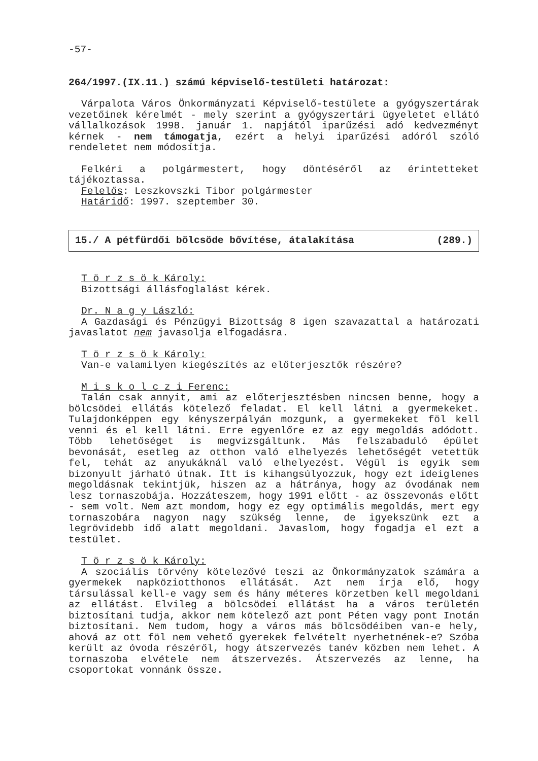-57-
264/1997.(IX.11.) számú képviselő-testületi határozat:
Várpalota Város Önkormányzati Képviselő-testülete a gyógyszertárak vezetőinek kérelmét - mely szerint a gyógyszertári ügyeletet ellátó vállalkozások 1998. január 1. napjától iparűzési adó kedvezményt kérnek - nem támogatja, ezért a helyi iparűzési adóról szóló rendeletet nem módosítja.
Felkéri a polgármestert, hogy döntéséről az érintetteket tájékoztassa.
Felelős: Leszkovszki Tibor polgármester
Határidő: 1997. szeptember 30.
15./ A pétfürdői bölcsöde bővítése, átalakítása (289.)
T ö r z s ö k Károly:
Bizottsági állásfoglalást kérek.
Dr. N a g y László:
A Gazdasági és Pénzügyi Bizottság 8 igen szavazattal a határozati javaslatot nem javasolja elfogadásra.
T ö r z s ö k Károly:
Van-e valamilyen kiegészítés az előterjesztők részére?
M i s k o l c z i Ferenc:
Talán csak annyit, ami az előterjesztésben nincsen benne, hogy a bölcsödei ellátás kötelező feladat. El kell látni a gyermekeket. Tulajdonképpen egy kényszerpályán mozgunk, a gyermekeket föl kell venni és el kell látni. Erre egyenlőre ez az egy megoldás adódott. Több lehetőséget is megvizsgáltunk. Más felszabaduló épület bevonását, esetleg az otthon való elhelyezés lehetőségét vetettük fel, tehát az anyukáknál való elhelyezést. Végül is egyik sem bizonyult járható útnak. Itt is kihangsúlyozzuk, hogy ezt ideiglenes megoldásnak tekintjük, hiszen az a hátránya, hogy az óvodának nem lesz tornaszobája. Hozzáteszem, hogy 1991 előtt - az összevonás előtt - sem volt. Nem azt mondom, hogy ez egy optimális megoldás, mert egy tornaszobára nagyon nagy szükség lenne, de igyekszünk ezt a legrövidebb idő alatt megoldani. Javaslom, hogy fogadja el ezt a testület.
T ö r z s ö k Károly:
A szociális törvény kötelezővé teszi az Önkormányzatok számára a gyermekek napköziotthonos ellátását. Azt nem írja elő, hogy társulással kell-e vagy sem és hány méteres körzetben kell megoldani az ellátást. Elvileg a bölcsödei ellátást ha a város területén biztosítani tudja, akkor nem kötelező azt pont Péten vagy pont Inotán biztosítani. Nem tudom, hogy a város más bölcsödéiben van-e hely, ahová az ott föl nem vehető gyerekek felvételt nyerhetnének-e? Szóba került az óvoda részéről, hogy átszervezés tanév közben nem lehet. A tornaszoba elvétele nem átszervezés. Átszervezés az lenne, ha csoportokat vonnánk össze.